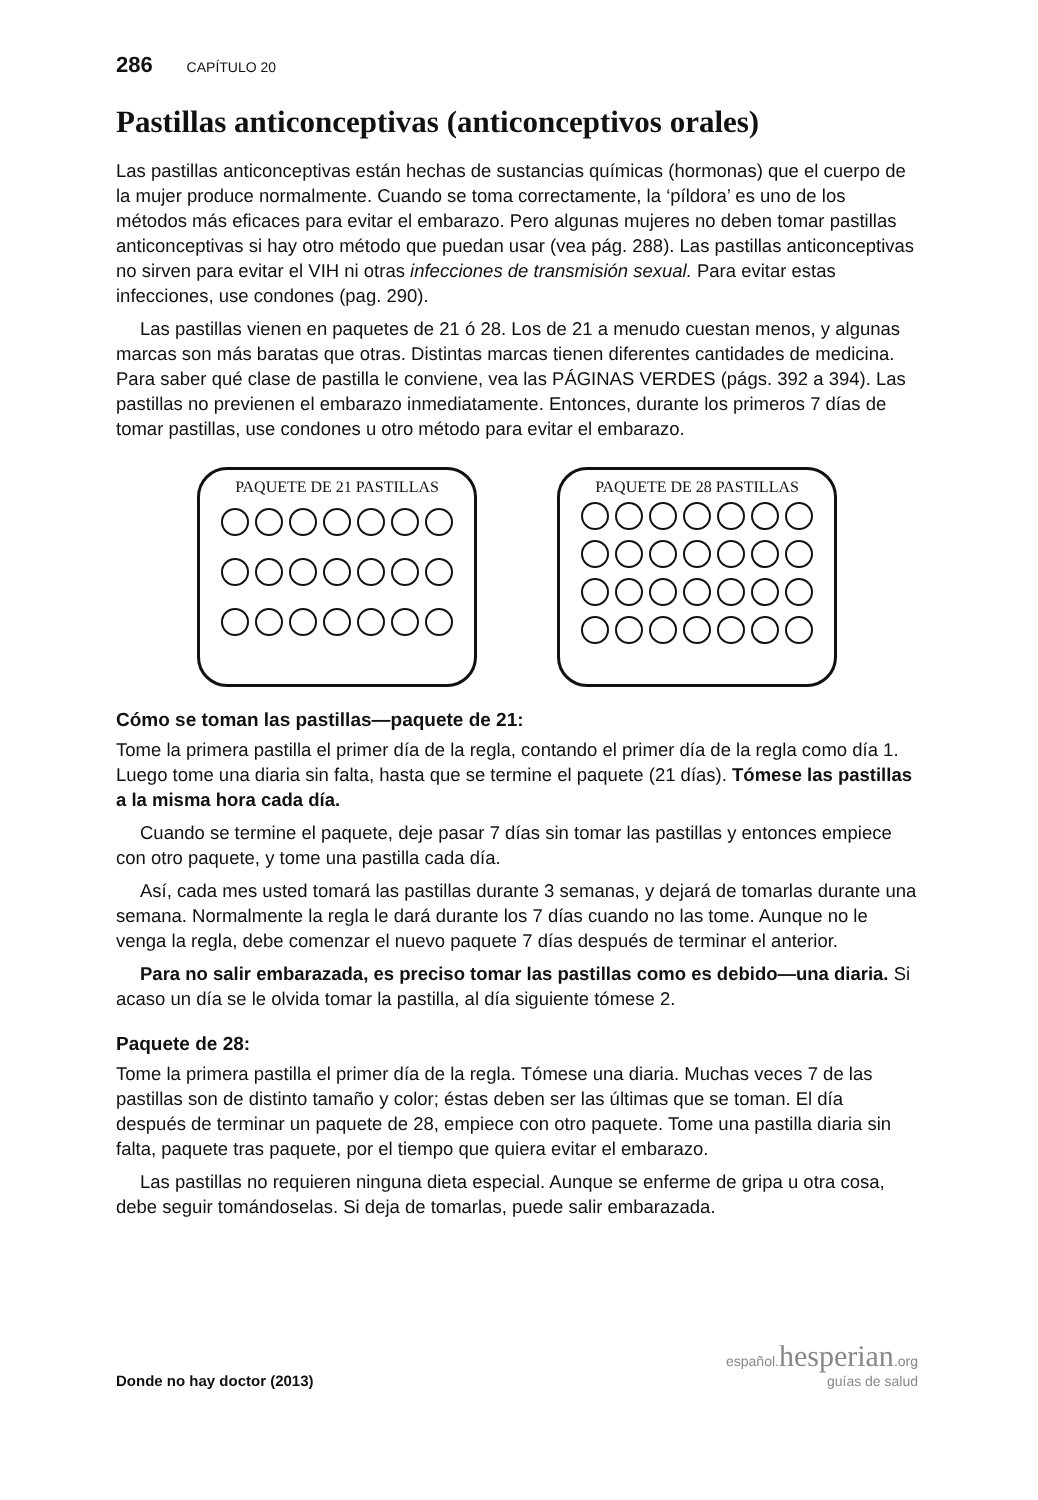286 CAPÍTULO 20
Pastillas anticonceptivas (anticonceptivos orales)
Las pastillas anticonceptivas están hechas de sustancias químicas (hormonas) que el cuerpo de la mujer produce normalmente. Cuando se toma correctamente, la ‘píldora’ es uno de los métodos más eficaces para evitar el embarazo. Pero algunas mujeres no deben tomar pastillas anticonceptivas si hay otro método que puedan usar (vea pág. 288). Las pastillas anticonceptivas no sirven para evitar el VIH ni otras infecciones de transmisión sexual. Para evitar estas infecciones, use condones (pag. 290).
Las pastillas vienen en paquetes de 21 ó 28. Los de 21 a menudo cuestan menos, y algunas marcas son más baratas que otras. Distintas marcas tienen diferentes cantidades de medicina. Para saber qué clase de pastilla le conviene, vea las PÁGINAS VERDES (págs. 392 a 394). Las pastillas no previenen el embarazo inmediatamente. Entonces, durante los primeros 7 días de tomar pastillas, use condones u otro método para evitar el embarazo.
PAQUETE DE 21 PASTILLAS PAQUETE DE 28 PASTILLAS
Cómo se toman las pastillas—paquete de 21:
Tome la primera pastilla el primer día de la regla, contando el primer día de la regla como día 1. Luego tome una diaria sin falta, hasta que se termine el paquete (21 días). Tómese las pastillas a la misma hora cada día.
Cuando se termine el paquete, deje pasar 7 días sin tomar las pastillas y entonces empiece con otro paquete, y tome una pastilla cada día.
Así, cada mes usted tomará las pastillas durante 3 semanas, y dejará de tomarlas durante una semana. Normalmente la regla le dará durante los 7 días cuando no las tome. Aunque no le venga la regla, debe comenzar el nuevo paquete 7 días después de terminar el anterior.
Para no salir embarazada, es preciso tomar las pastillas como es debido—una diaria. Si acaso un día se le olvida tomar la pastilla, al día siguiente tómese 2.
Paquete de 28:
Tome la primera pastilla el primer día de la regla. Tómese una diaria. Muchas veces 7 de las pastillas son de distinto tamaño y color; éstas deben ser las últimas que se toman. El día después de terminar un paquete de 28, empiece con otro paquete. Tome una pastilla diaria sin falta, paquete tras paquete, por el tiempo que quiera evitar el embarazo.
Las pastillas no requieren ninguna dieta especial. Aunque se enferme de gripa u otra cosa, debe seguir tomándoselas. Si deja de tomarlas, puede salir embarazada.
Donde no hay doctor (2013)
español.hesperian.org
guías de salud